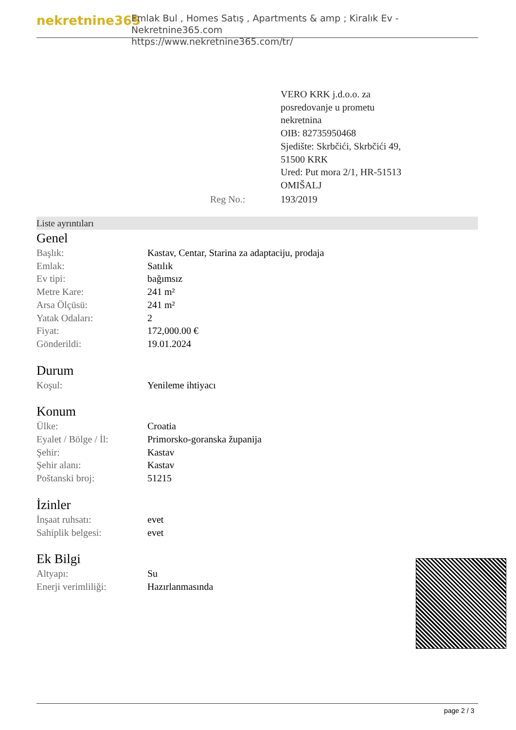nekretnine365
Emlak Bul , Homes Satış , Apartments & amp ; Kiralık Ev - Nekretnine365.com
https://www.nekretnine365.com/tr/
| | VERO KRK j.d.o.o. za posredovanje u prometu nekretnina OIB: 82735950468 Sjedište: Skrbčići, Skrbčići 49, 51500 KRK Ured: Put mora 2/1, HR-51513 OMIŠALJ |
| Reg No.: | 193/2019 |
Liste ayrıntıları
Genel
| Başlık: | Kastav, Centar, Starina za adaptaciju, prodaja |
| Emlak: | Satılık |
| Ev tipi: | bağımsız |
| Metre Kare: | 241 m² |
| Arsa Ölçüsü: | 241 m² |
| Yatak Odaları: | 2 |
| Fiyat: | 172,000.00 € |
| Gönderildi: | 19.01.2024 |
Durum
| Koşul: | Yenileme ihtiyacı |
Konum
| Ülke: | Croatia |
| Eyalet / Bölge / İl: | Primorsko-goranska županija |
| Şehir: | Kastav |
| Şehir alanı: | Kastav |
| Poštanski broj: | 51215 |
İzinler
| İnşaat ruhsatı: | evet |
| Sahiplik belgesi: | evet |
Ek Bilgi
| Altyapı: | Su |
| Enerji verimliliği: | Hazırlanmasında |
page 2 / 3